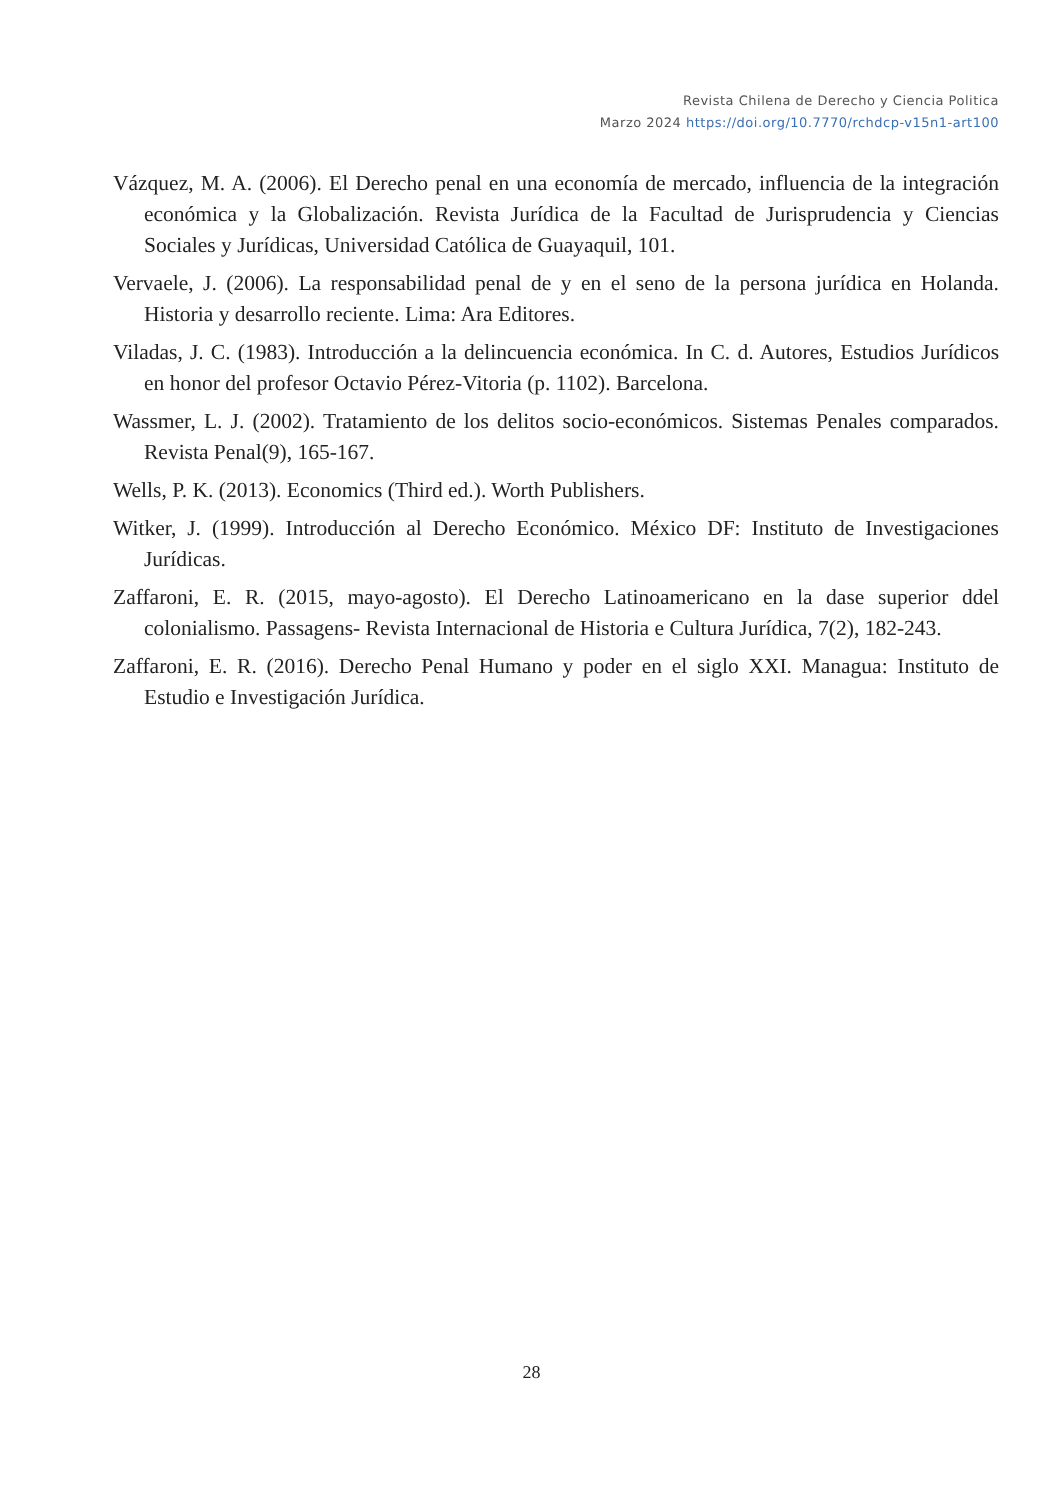Revista Chilena de Derecho y Ciencia Politica
Marzo 2024 https://doi.org/10.7770/rchdcp-v15n1-art100
Vázquez, M. A. (2006). El Derecho penal en una economía de mercado, influencia de la integración económica y la Globalización. Revista Jurídica de la Facultad de Jurisprudencia y Ciencias Sociales y Jurídicas, Universidad Católica de Guayaquil, 101.
Vervaele, J. (2006). La responsabilidad penal de y en el seno de la persona jurídica en Holanda. Historia y desarrollo reciente. Lima: Ara Editores.
Viladas, J. C. (1983). Introducción a la delincuencia económica. In C. d. Autores, Estudios Jurídicos en honor del profesor Octavio Pérez-Vitoria (p. 1102). Barcelona.
Wassmer, L. J. (2002). Tratamiento de los delitos socio-económicos. Sistemas Penales comparados. Revista Penal(9), 165-167.
Wells, P. K. (2013). Economics (Third ed.). Worth Publishers.
Witker, J. (1999). Introducción al Derecho Económico. México DF: Instituto de Investigaciones Jurídicas.
Zaffaroni, E. R. (2015, mayo-agosto). El Derecho Latinoamericano en la dase superior ddel colonialismo. Passagens- Revista Internacional de Historia e Cultura Jurídica, 7(2), 182-243.
Zaffaroni, E. R. (2016). Derecho Penal Humano y poder en el siglo XXI. Managua: Instituto de Estudio e Investigación Jurídica.
28